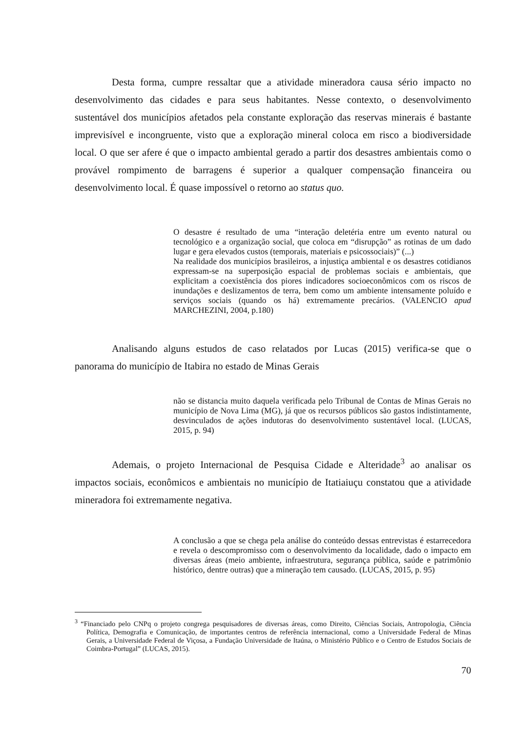Desta forma, cumpre ressaltar que a atividade mineradora causa sério impacto no desenvolvimento das cidades e para seus habitantes. Nesse contexto, o desenvolvimento sustentável dos municípios afetados pela constante exploração das reservas minerais é bastante imprevisível e incongruente, visto que a exploração mineral coloca em risco a biodiversidade local. O que ser afere é que o impacto ambiental gerado a partir dos desastres ambientais como o provável rompimento de barragens é superior a qualquer compensação financeira ou desenvolvimento local. É quase impossível o retorno ao status quo.
O desastre é resultado de uma “interação deletéria entre um evento natural ou tecnológico e a organização social, que coloca em “disrupção” as rotinas de um dado lugar e gera elevados custos (temporais, materiais e psicossociais)” (...)
Na realidade dos municípios brasileiros, a injustiça ambiental e os desastres cotidianos expressam-se na superposição espacial de problemas sociais e ambientais, que explicitam a coexistência dos piores indicadores socioeconômicos com os riscos de inundações e deslizamentos de terra, bem como um ambiente intensamente poluído e serviços sociais (quando os há) extremamente precários. (VALENCIO apud MARCHEZINI, 2004, p.180)
Analisando alguns estudos de caso relatados por Lucas (2015) verifica-se que o panorama do município de Itabira no estado de Minas Gerais
não se distancia muito daquela verificada pelo Tribunal de Contas de Minas Gerais no município de Nova Lima (MG), já que os recursos públicos são gastos indistintamente, desvinculados de ações indutoras do desenvolvimento sustentável local. (LUCAS, 2015, p. 94)
Ademais, o projeto Internacional de Pesquisa Cidade e Alteridade<sup>3</sup> ao analisar os impactos sociais, econômicos e ambientais no município de Itatiaiuçu constatou que a atividade mineradora foi extremamente negativa.
A conclusão a que se chega pela análise do conteúdo dessas entrevistas é estarrecedora e revela o descompromisso com o desenvolvimento da localidade, dado o impacto em diversas áreas (meio ambiente, infraestrutura, segurança pública, saúde e patrimônio histórico, dentre outras) que a mineração tem causado. (LUCAS, 2015, p. 95)
<sup>3</sup> “Financiado pelo CNPq o projeto congrega pesquisadores de diversas áreas, como Direito, Ciências Sociais, Antropologia, Ciência Política, Demografia e Comunicação, de importantes centros de referência internacional, como a Universidade Federal de Minas Gerais, a Universidade Federal de Viçosa, a Fundação Universidade de Itaúna, o Ministério Público e o Centro de Estudos Sociais de Coimbra-Portugal” (LUCAS, 2015).
70